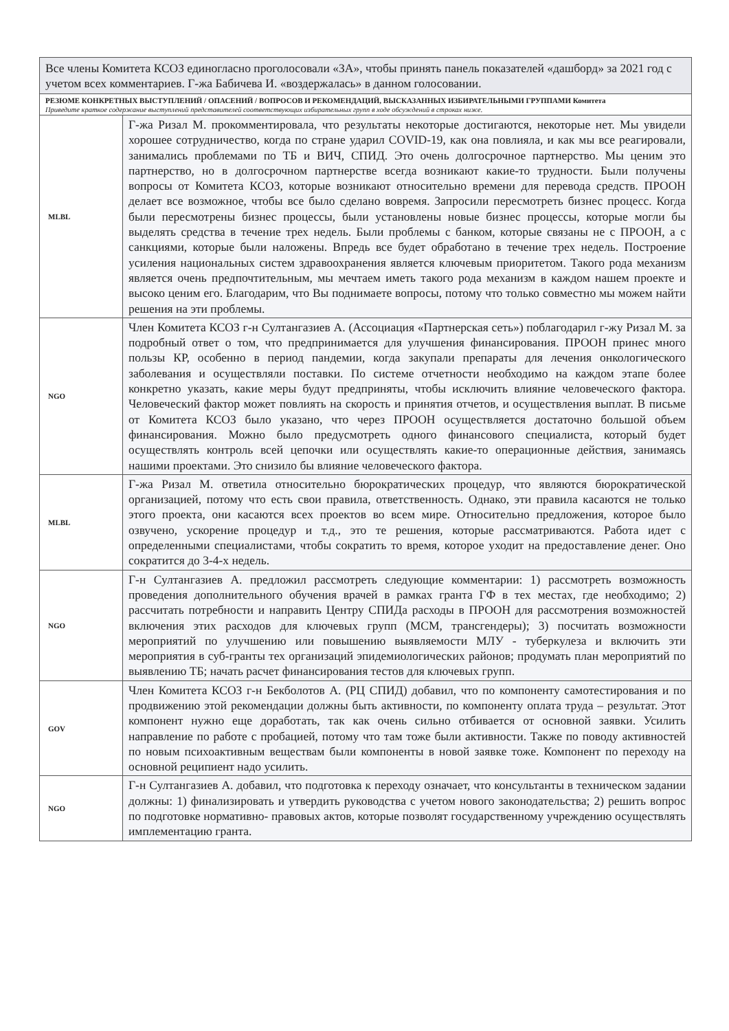| Все члены Комитета КСОЗ единогласно проголосовали «ЗА», чтобы принять панель показателей «дашборд» за 2021 год с учетом всех комментариев. Г-жа Бабичева И. «воздержалась» в данном голосовании. | |
| РЕЗЮМЕ КОНКРЕТНЫХ ВЫСТУПЛЕНИЙ / ОПАСЕНИЙ / ВОПРОСОВ И РЕКОМЕНДАЦИЙ, ВЫСКАЗАННЫХ ИЗБИРАТЕЛЬНЫМИ ГРУППАМИ Комитета Приведите краткое содержание выступлений представителей соответствующих избирательных групп в ходе обсуждений в строках ниже. | |
| MLBL | Г-жа Ризал М. прокомментировала, что результаты некоторые достигаются, некоторые нет. Мы увидели хорошее сотрудничество, когда по стране ударил COVID-19, как она повлияла, и как мы все реагировали, занимались проблемами по ТБ и ВИЧ, СПИД. Это очень долгосрочное партнерство. Мы ценим это партнерство, но в долгосрочном партнерстве всегда возникают какие-то трудности. Были получены вопросы от Комитета КСОЗ, которые возникают относительно времени для перевода средств. ПРООН делает все возможное, чтобы все было сделано вовремя. Запросили пересмотреть бизнес процесс. Когда были пересмотрены бизнес процессы, были установлены новые бизнес процессы, которые могли бы выделять средства в течение трех недель. Были проблемы с банком, которые связаны не с ПРООН, а с санкциями, которые были наложены. Впредь все будет обработано в течение трех недель. Построение усиления национальных систем здравоохранения является ключевым приоритетом. Такого рода механизм является очень предпочтительным, мы мечтаем иметь такого рода механизм в каждом нашем проекте и высоко ценим его. Благодарим, что Вы поднимаете вопросы, потому что только совместно мы можем найти решения на эти проблемы. |
| NGO | Член Комитета КСОЗ г-н Султангазиев А. (Ассоциация «Партнерская сеть») поблагодарил г-жу Ризал М. за подробный ответ о том, что предпринимается для улучшения финансирования. ПРООН принес много пользы КР, особенно в период пандемии, когда закупали препараты для лечения онкологического заболевания и осуществляли поставки. По системе отчетности необходимо на каждом этапе более конкретно указать, какие меры будут предприняты, чтобы исключить влияние человеческого фактора. Человеческий фактор может повлиять на скорость и принятия отчетов, и осуществления выплат. В письме от Комитета КСОЗ было указано, что через ПРООН осуществляется достаточно большой объем финансирования. Можно было предусмотреть одного финансового специалиста, который будет осуществлять контроль всей цепочки или осуществлять какие-то операционные действия, занимаясь нашими проектами. Это снизило бы влияние человеческого фактора. |
| MLBL | Г-жа Ризал М. ответила относительно бюрократических процедур, что являются бюрократической организацией, потому что есть свои правила, ответственность. Однако, эти правила касаются не только этого проекта, они касаются всех проектов во всем мире. Относительно предложения, которое было озвучено, ускорение процедур и т.д., это те решения, которые рассматриваются. Работа идет с определенными специалистами, чтобы сократить то время, которое уходит на предоставление денег. Оно сократится до 3-4-х недель. |
| NGO | Г-н Султангазиев А. предложил рассмотреть следующие комментарии: 1) рассмотреть возможность проведения дополнительного обучения врачей в рамках гранта ГФ в тех местах, где необходимо; 2) рассчитать потребности и направить Центру СПИДа расходы в ПРООН для рассмотрения возможностей включения этих расходов для ключевых групп (МСМ, трансгендеры); 3) посчитать возможности мероприятий по улучшению или повышению выявляемости МЛУ - туберкулеза и включить эти мероприятия в суб-гранты тех организаций эпидемиологических районов; продумать план мероприятий по выявлению ТБ; начать расчет финансирования тестов для ключевых групп. |
| GOV | Член Комитета КСОЗ г-н Бекболотов А. (РЦ СПИД) добавил, что по компоненту самотестирования и по продвижению этой рекомендации должны быть активности, по компоненту оплата труда – результат. Этот компонент нужно еще доработать, так как очень сильно отбивается от основной заявки. Усилить направление по работе с пробацией, потому что там тоже были активности. Также по поводу активностей по новым психоактивным веществам были компоненты в новой заявке тоже. Компонент по переходу на основной реципиент надо усилить. |
| NGO | Г-н Султангазиев А. добавил, что подготовка к переходу означает, что консультанты в техническом задании должны: 1) финализировать и утвердить руководства с учетом нового законодательства; 2) решить вопрос по подготовке нормативно- правовых актов, которые позволят государственному учреждению осуществлять имплементацию гранта. |